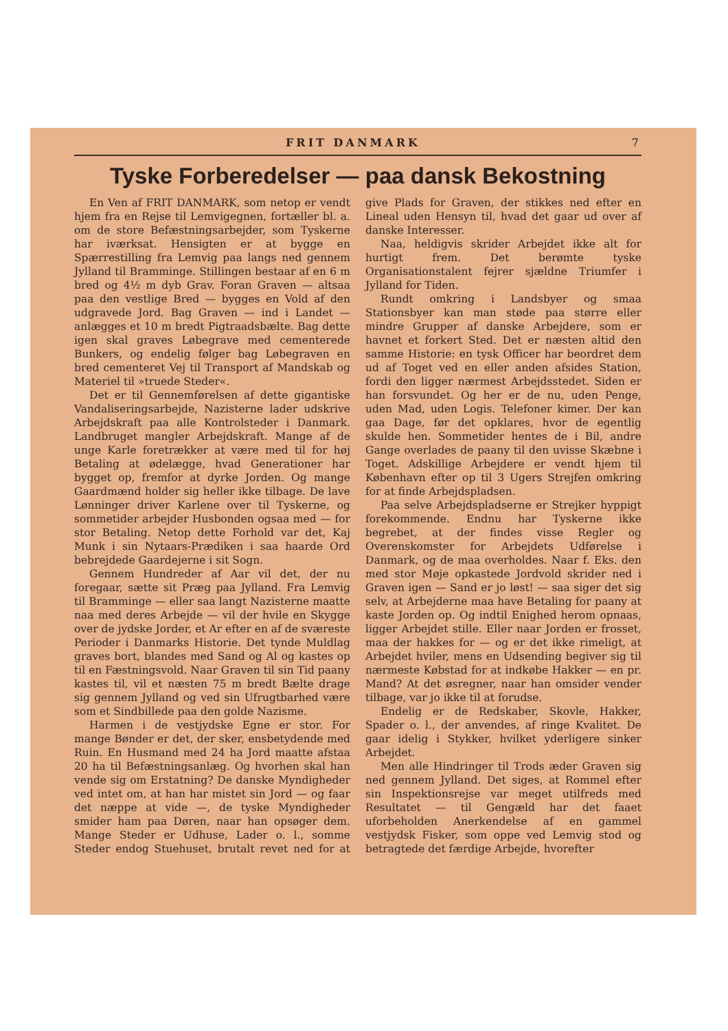FRIT DANMARK 7
Tyske Forberedelser — paa dansk Bekostning
En Ven af FRIT DANMARK, som netop er vendt hjem fra en Rejse til Lemvigegnen, fortæller bl. a. om de store Befæstningsarbejder, som Tyskerne har iværksat. Hensigten er at bygge en Spærrestilling fra Lemvig paa langs ned gennem Jylland til Bramminge. Stillingen bestaar af en 6 m bred og 4½ m dyb Grav. Foran Graven — altsaa paa den vestlige Bred — bygges en Vold af den udgravede Jord. Bag Graven — ind i Landet — anlægges et 10 m bredt Pigtraadsbælte. Bag dette igen skal graves Løbegrave med cementerede Bunkers, og endelig følger bag Løbegraven en bred cementeret Vej til Transport af Mandskab og Materiel til »truede Steder«.
Det er til Gennemførelsen af dette gigantiske Vandaliseringsarbejde, Nazisterne lader udskrive Arbejdskraft paa alle Kontrolsteder i Danmark. Landbruget mangler Arbejdskraft. Mange af de unge Karle foretrækker at være med til for høj Betaling at ødelægge, hvad Generationer har bygget op, fremfor at dyrke Jorden. Og mange Gaardmænd holder sig heller ikke tilbage. De lave Lønninger driver Karlene over til Tyskerne, og sommetider arbejder Husbonden ogsaa med — for stor Betaling. Netop dette Forhold var det, Kaj Munk i sin Nytaars-Prædiken i saa haarde Ord bebrejdede Gaardejerne i sit Sogn.
Gennem Hundreder af Aar vil det, der nu foregaar, sætte sit Præg paa Jylland. Fra Lemvig til Bramminge — eller saa langt Nazisterne maatte naa med deres Arbejde — vil der hvile en Skygge over de jydske Jorder, et Ar efter en af de sværeste Perioder i Danmarks Historie. Det tynde Muldlag graves bort, blandes med Sand og Al og kastes op til en Fæstningsvold. Naar Graven til sin Tid paany kastes til, vil et næsten 75 m bredt Bælte drage sig gennem Jylland og ved sin Ufrugtbarhed være som et Sindbillede paa den golde Nazisme.
Harmen i de vestjydske Egne er stor. For mange Bønder er det, der sker, ensbetydende med Ruin. En Husmand med 24 ha Jord maatte afstaa 20 ha til Befæstningsanlæg. Og hvorhen skal han vende sig om Erstatning? De danske Myndigheder ved intet om, at han har mistet sin Jord — og faar det næppe at vide —, de tyske Myndigheder smider ham paa Døren, naar han opsøger dem. Mange Steder er Udhuse, Lader o. l., somme Steder endog Stuehuset, brutalt revet ned for at give Plads for Graven, der stikkes ned efter en Lineal uden Hensyn til, hvad det gaar ud over af danske Interesser.
Naa, heldigvis skrider Arbejdet ikke alt for hurtigt frem. Det berømte tyske Organisationstalent fejrer sjældne Triumfer i Jylland for Tiden.
Rundt omkring i Landsbyer og smaa Stationsbyer kan man støde paa større eller mindre Grupper af danske Arbejdere, som er havnet et forkert Sted. Det er næsten altid den samme Historie: en tysk Officer har beordret dem ud af Toget ved en eller anden afsides Station, fordi den ligger nærmest Arbejdsstedet. Siden er han forsvundet. Og her er de nu, uden Penge, uden Mad, uden Logis. Telefoner kimer. Der kan gaa Dage, før det opklares, hvor de egentlig skulde hen. Sommetider hentes de i Bil, andre Gange overlades de paany til den uvisse Skæbne i Toget. Adskillige Arbejdere er vendt hjem til København efter op til 3 Ugers Strejfen omkring for at finde Arbejdspladsen.
Paa selve Arbejdspladserne er Strejker hyppigt forekommende. Endnu har Tyskerne ikke begrebet, at der findes visse Regler og Overenskomster for Arbejdets Udførelse i Danmark, og de maa overholdes. Naar f. Eks. den med stor Møje opkastede Jordvold skrider ned i Graven igen — Sand er jo løst! — saa siger det sig selv, at Arbejderne maa have Betaling for paany at kaste Jorden op. Og indtil Enighed herom opnaas, ligger Arbejdet stille. Eller naar Jorden er frosset, maa der hakkes for — og er det ikke rimeligt, at Arbejdet hviler, mens en Udsending begiver sig til nærmeste Købstad for at indkøbe Hakker — en pr. Mand? At det øsregner, naar han omsider vender tilbage, var jo ikke til at forudse.
Endelig er de Redskaber, Skovle, Hakker, Spader o. l., der anvendes, af ringe Kvalitet. De gaar idelig i Stykker, hvilket yderligere sinker Arbejdet.
Men alle Hindringer til Trods æder Graven sig ned gennem Jylland. Det siges, at Rommel efter sin Inspektionsrejse var meget utilfreds med Resultatet — til Gengæld har det faaet uforbeholden Anerkendelse af en gammel vestjydsk Fisker, som oppe ved Lemvig stod og betragtede det færdige Arbejde, hvorefter